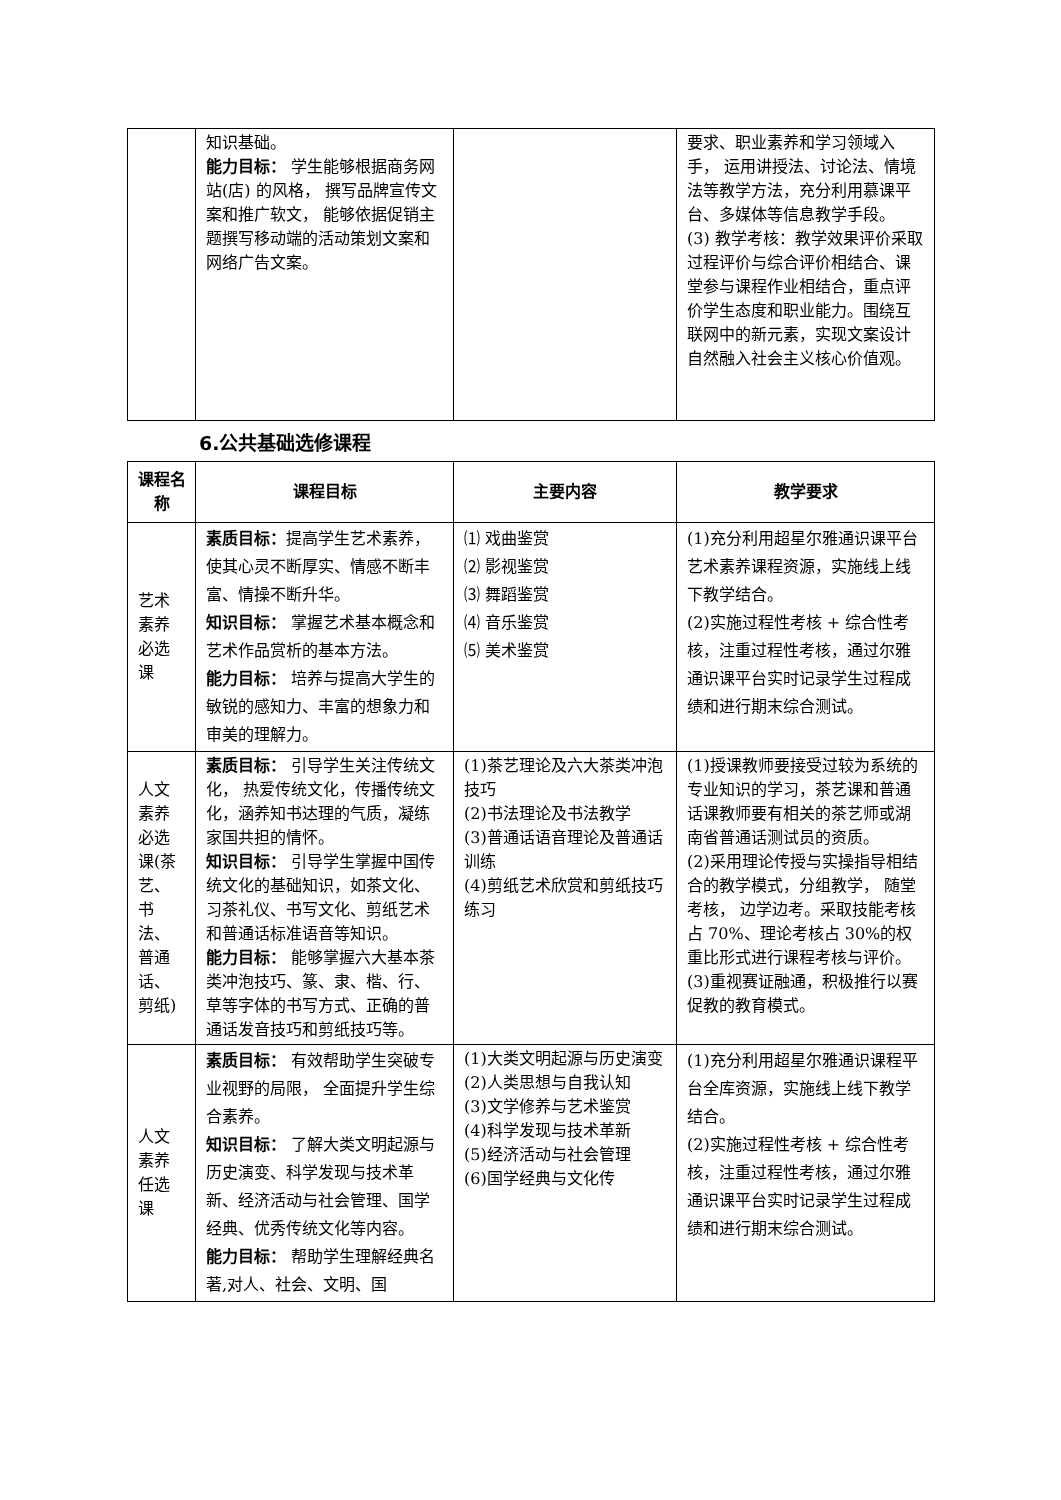| | 知识基础。 能力目标： 学生能够根据商务网站(店) 的风格， 撰写品牌宣传文案和推广软文， 能够依据促销主题撰写移动端的活动策划文案和网络广告文案。 | | 要求、职业素养和学习领域入手， 运用讲授法、讨论法、情境法等教学方法，充分利用慕课平台、多媒体等信息教学手段。 (3) 教学考核：教学效果评价采取过程评价与综合评价相结合、课堂参与课程作业相结合，重点评价学生态度和职业能力。围绕互联网中的新元素，实现文案设计自然融入社会主义核心价值观。 |
6.公共基础选修课程
| 课程名称 | 课程目标 | 主要内容 | 教学要求 |
| --- | --- | --- | --- |
| 艺术素养必选课 | 素质目标： 提高学生艺术素养， 使其心灵不断厚实、情感不断丰富、情操不断升华。 知识目标： 掌握艺术基本概念和艺术作品赏析的基本方法。 能力目标： 培养与提高大学生的敏锐的感知力、丰富的想象力和审美的理解力。 | ⑴ 戏曲鉴赏 ⑵ 影视鉴赏 ⑶ 舞蹈鉴赏 ⑷ 音乐鉴赏 ⑸ 美术鉴赏 | (1)充分利用超星尔雅通识课平台艺术素养课程资源，实施线上线下教学结合。 (2)实施过程性考核 + 综合性考核，注重过程性考核，通过尔雅通识课平台实时记录学生过程成绩和进行期末综合测试。 |
| 人文素养必选课(茶艺、书法、普通话、剪纸) | 素质目标： 引导学生关注传统文化， 热爱传统文化，传播传统文化，涵养知书达理的气质，凝练家国共担的情怀。 知识目标： 引导学生掌握中国传统文化的基础知识，如茶文化、习茶礼仪、书写文化、剪纸艺术和普通话标准语音等知识。 能力目标： 能够掌握六大基本茶类冲泡技巧、篆、隶、楷、行、草等字体的书写方式、正确的普通话发音技巧和剪纸技巧等。 | (1)茶艺理论及六大茶类冲泡技巧 (2)书法理论及书法教学 (3)普通话语音理论及普通话训练 (4)剪纸艺术欣赏和剪纸技巧练习 | (1)授课教师要接受过较为系统的专业知识的学习，茶艺课和普通话课教师要有相关的茶艺师或湖南省普通话测试员的资质。 (2)采用理论传授与实操指导相结合的教学模式，分组教学， 随堂考核， 边学边考。采取技能考核占 70%、理论考核占 30%的权重比形式进行课程考核与评价。 (3)重视赛证融通，积极推行以赛促教的教育模式。 |
| 人文素养任选课 | 素质目标： 有效帮助学生突破专业视野的局限， 全面提升学生综合素养。 知识目标： 了解大类文明起源与历史演变、科学发现与技术革新、经济活动与社会管理、国学经典、优秀传统文化等内容。 能力目标： 帮助学生理解经典名著,对人、社会、文明、国 | (1)大类文明起源与历史演变 (2)人类思想与自我认知 (3)文学修养与艺术鉴赏 (4)科学发现与技术革新 (5)经济活动与社会管理 (6)国学经典与文化传 | (1)充分利用超星尔雅通识课程平台全库资源，实施线上线下教学结合。 (2)实施过程性考核 + 综合性考核，注重过程性考核，通过尔雅通识课平台实时记录学生过程成绩和进行期末综合测试。 |